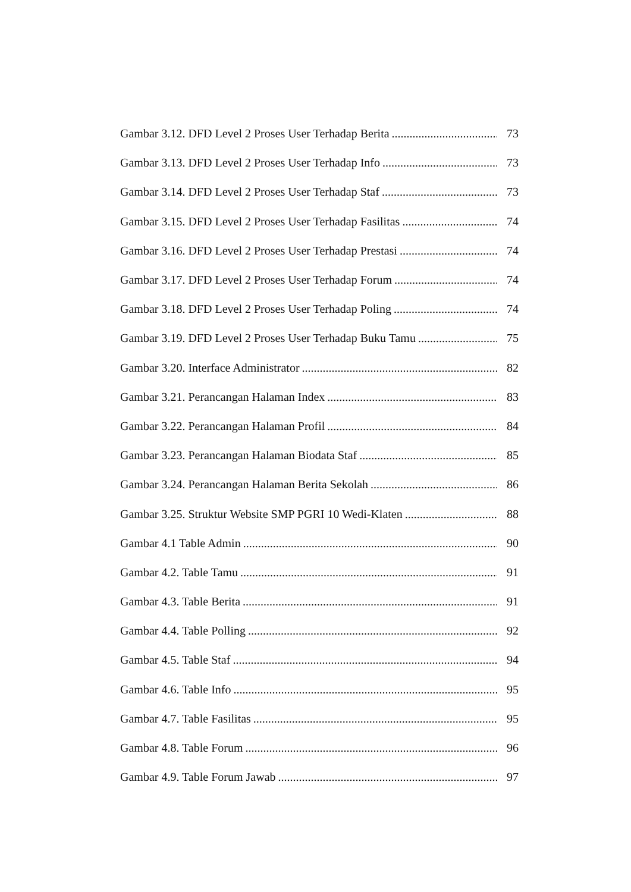Gambar 3.12. DFD Level 2 Proses User Terhadap Berita 73
Gambar 3.13. DFD Level 2 Proses User Terhadap Info 73
Gambar 3.14. DFD Level 2 Proses User Terhadap Staf 73
Gambar 3.15. DFD Level 2 Proses User Terhadap Fasilitas 74
Gambar 3.16. DFD Level 2 Proses User Terhadap Prestasi 74
Gambar 3.17. DFD Level 2 Proses User Terhadap Forum 74
Gambar 3.18. DFD Level 2 Proses User Terhadap Poling 74
Gambar 3.19. DFD Level 2 Proses User Terhadap Buku Tamu 75
Gambar 3.20. Interface Administrator 82
Gambar 3.21. Perancangan Halaman Index 83
Gambar 3.22. Perancangan Halaman Profil 84
Gambar 3.23. Perancangan Halaman Biodata Staf 85
Gambar 3.24. Perancangan Halaman Berita Sekolah 86
Gambar 3.25. Struktur Website SMP PGRI 10 Wedi-Klaten 88
Gambar 4.1 Table Admin 90
Gambar 4.2. Table Tamu 91
Gambar 4.3. Table Berita 91
Gambar 4.4. Table Polling 92
Gambar 4.5. Table Staf 94
Gambar 4.6. Table Info 95
Gambar 4.7. Table Fasilitas 95
Gambar 4.8. Table Forum 96
Gambar 4.9. Table Forum Jawab 97